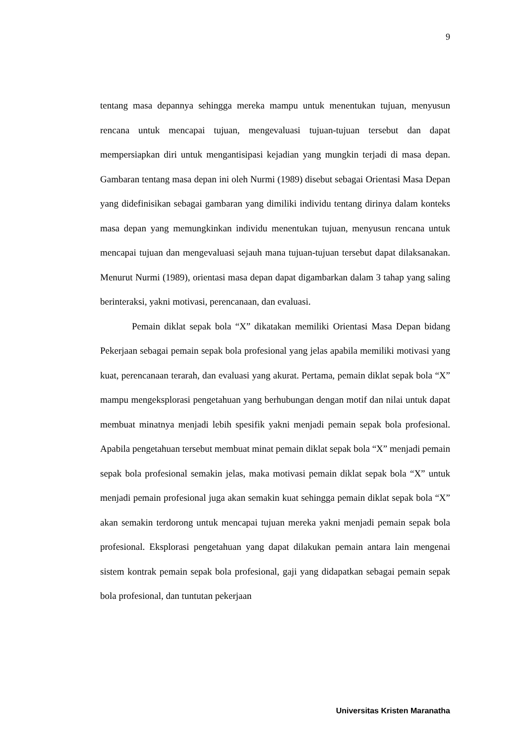9
tentang masa depannya sehingga mereka mampu untuk menentukan tujuan, menyusun rencana untuk mencapai tujuan, mengevaluasi tujuan-tujuan tersebut dan dapat mempersiapkan diri untuk mengantisipasi kejadian yang mungkin terjadi di masa depan. Gambaran tentang masa depan ini oleh Nurmi (1989) disebut sebagai Orientasi Masa Depan yang didefinisikan sebagai gambaran yang dimiliki individu tentang dirinya dalam konteks masa depan yang memungkinkan individu menentukan tujuan, menyusun rencana untuk mencapai tujuan dan mengevaluasi sejauh mana tujuan-tujuan tersebut dapat dilaksanakan. Menurut Nurmi (1989), orientasi masa depan dapat digambarkan dalam 3 tahap yang saling berinteraksi, yakni motivasi, perencanaan, dan evaluasi.
Pemain diklat sepak bola “X” dikatakan memiliki Orientasi Masa Depan bidang Pekerjaan sebagai pemain sepak bola profesional yang jelas apabila memiliki motivasi yang kuat, perencanaan terarah, dan evaluasi yang akurat. Pertama, pemain diklat sepak bola “X” mampu mengeksplorasi pengetahuan yang berhubungan dengan motif dan nilai untuk dapat membuat minatnya menjadi lebih spesifik yakni menjadi pemain sepak bola profesional. Apabila pengetahuan tersebut membuat minat pemain diklat sepak bola “X” menjadi pemain sepak bola profesional semakin jelas, maka motivasi pemain diklat sepak bola “X” untuk menjadi pemain profesional juga akan semakin kuat sehingga pemain diklat sepak bola “X” akan semakin terdorong untuk mencapai tujuan mereka yakni menjadi pemain sepak bola profesional. Eksplorasi pengetahuan yang dapat dilakukan pemain antara lain mengenai sistem kontrak pemain sepak bola profesional, gaji yang didapatkan sebagai pemain sepak bola profesional, dan tuntutan pekerjaan
Universitas Kristen Maranatha